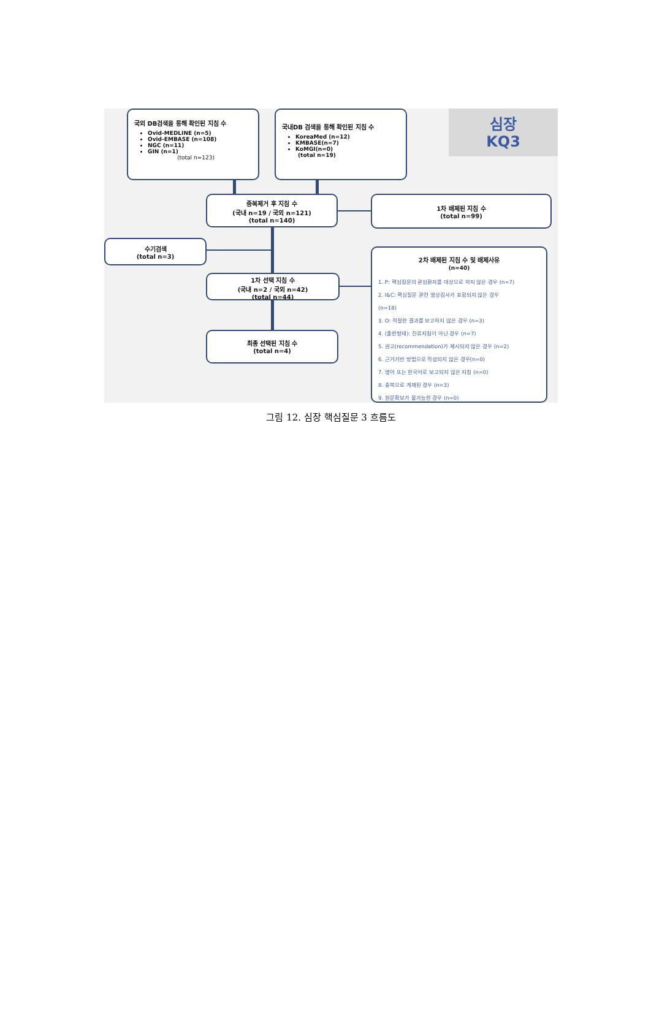국외 DB검색을 통해 확인된 지침 수
Ovid-MEDLINE (n=5)
Ovid-EMBASE (n=108)
NGC (n=11)
GIN (n=1)
(total n=123)
국내DB 검색을 통해 확인된 지침 수
KoreaMed (n=12)
KMBASE(n=7)
KoMGI(n=0)
(total n=19)
심장
KQ3
중복제거 후 지침 수
(국내 n=19 / 국외 n=121)
(total n=140)
1차 배제된 지침 수
(total n=99)
수기검색
(total n=3)
1차 선택 지침 수
(국내 n=2 / 국외 n=42)
(total n=44)
최종 선택된 지침 수
(total n=4)
2차 배제된 지침 수 및 배제사유
(n=40)
1. P: 핵심질문의 관심환자를 대상으로 하지 않은 경우 (n=7)
2. I&C: 핵심질문 관련 영상검사가 포함되지 않은 경우
(n=18)
3. O: 적절한 결과를 보고하지 않은 경우 (n=3)
4. (출판형태): 진료지침이 아닌 경우 (n=7)
5. 권고(recommendation)가 제시되지 않은 경우 (n=2)
6. 근거기반 방법으로 작성되지 않은 경우(n=0)
7. 영어 또는 한국어로 보고되지 않은 지침 (n=0)
8. 중복으로 게재된 경우 (n=3)
9. 원문확보가 불가능한 경우 (n=0)
그림 12. 심장 핵심질문 3 흐름도